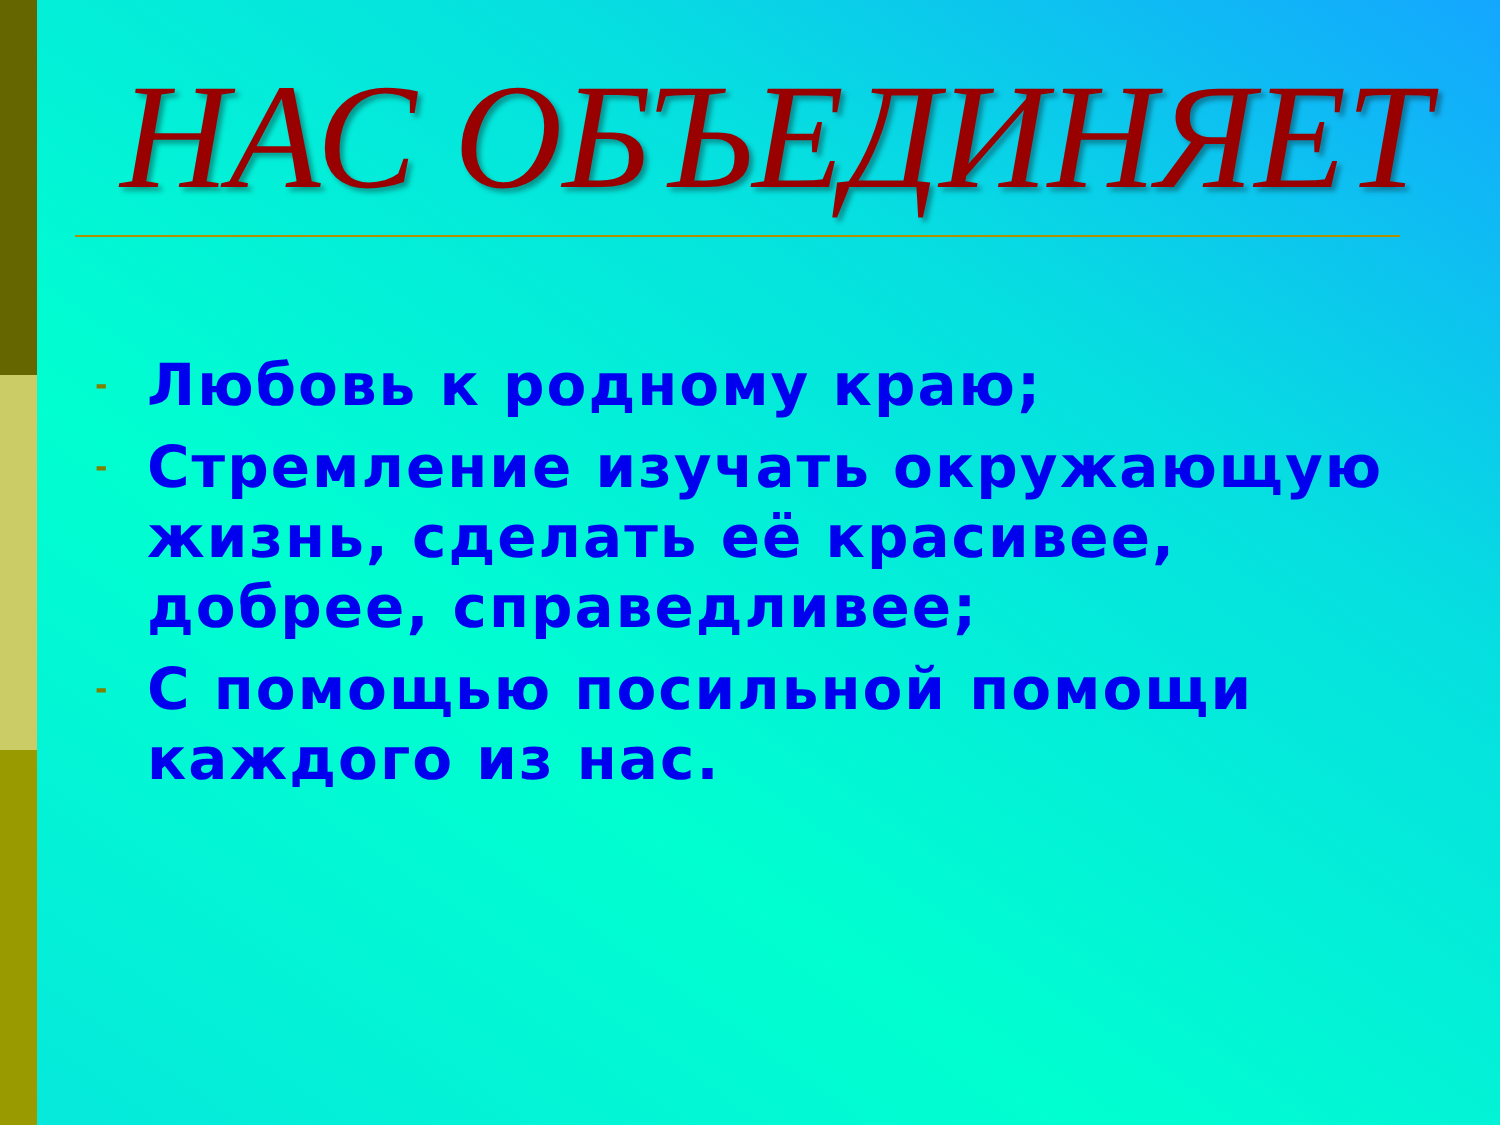НАС ОБЪЕДИНЯЕТ
- Любовь к родному краю;
- Стремление изучать окружающую жизнь, сделать её красивее, добрее, справедливее;
- С помощью посильной помощи каждого из нас.